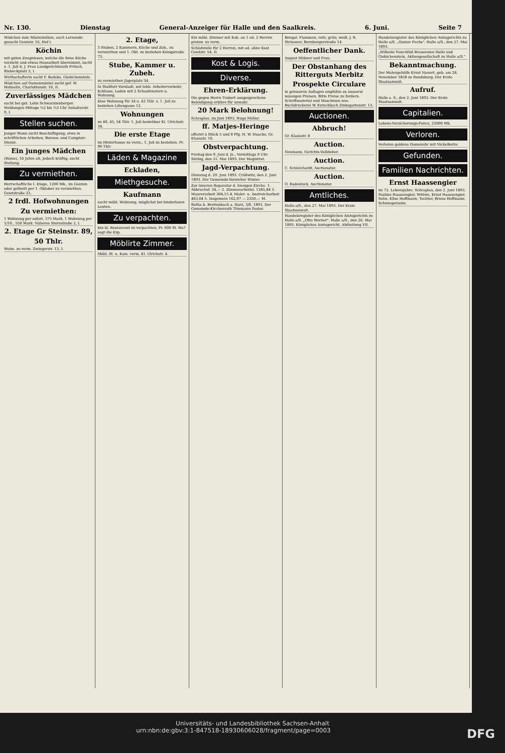Nr. 130. Dienstag General-Anzeiger für Halle und den Saalkreis. 6. Juni. Seite 7
Mädchen zum Mäntelnähen, auch Lernende gesucht Geiststr. 55, Hof I.
Köchin
mit guten Zeugnissen, welche die feine Küche versteht und etwas Hausarbeit übernimmt, sucht z. 1. Juli b. J. Frau Landgerichtsrath Fritsch, Riebeckplatz 3, I.
Wirthschafterin sucht F. Bailske, Giebichenstein.
Mädchen auf Damenmäntel sucht gef. W. Holmelin, Charlottenstr. 16, II.
Zuverlässiges Mädchen
sucht bei gut. Lohn Schwarzzenberger. Meldungen Mittags ½2 bis ½3 Uhr Anhalterstr. 9, I.
Stellen suchen.
Junger Mann sucht Beschäftigung, etwa in schriftlichen Arbeiten, Bureau- und Comptoir-Dienst.
Ein junges Mädchen
(Waise), 16 Jahre alt, jedoch kräftig, sucht Stellung.
Zu vermiethen.
Herrschaftliche I. Etage, 1200 Mk., im Ganzen oder getheilt per 1. Oktober zu vermiethen. Geiststraße 33.
2 frdl. Hofwohnungen
Zu vermiethen:
1 Wohnung per sofort, 375 Mark, 1 Wohnung per 1/10., 550 Mark. Näheres Sternstraße 2, I.
2. Etage Gr Steinstr. 89,
50 Thlr.
Wohn. zu verm. Zwingerstr. 13, I.
2. Etage,
3 Stuben, 2 Kammern, Küche und Zub., zu vermiethen und 1. Okt. zu beziehen Königstraße 73.
Stube, Kammer u. Zubeh.
zu vermiethen Jägerplatz 34.
In Staßfurt Vorstadt, mit lebh. Arbeiterverkehr, Eckhaus, Laden mit 2 Schaufenstern u. Wohnung.
Eine Wohnung für 34 u. 42 Thlr. z. 1. Juli zu beziehen Liliengasse 12.
Wohnungen
zu 40, 45, 54 Thlr. 1. Juli beziehbar Kl. Ulrichstr. 34.
Die erste Etage
im Hinterhause zu verm., 1. Juli zu beziehen. Pr. 90 Thlr.
Läden & Magazine
Eckladen,
Miethgesuche.
Kaufmann
sucht möbl. Wohnung, möglichst bei kinderlosen Leuten.
Zu verpachten.
Ein kl. Restaurant zu verpachten, Pr. 600 M. Wo? sagt die Exp.
Möblirte Zimmer.
Möbl. St. u. Kam. verm. Kl. Ulrichstr. 4.
Ein möbl. Zimmer mit Kab. an 1 od. 2 Herren preisw. zu verm.
Schlafstelle für 2 Herren, mit od. ohne Kost Geiststr. 54, II.
Kost & Logis.
Diverse.
Ehren-Erklärung.
Die gegen Herrn Trabert ausgesprochene Beleidigung erkläre für unwahr.
20 Mark Belohnung!
Schraplau, im Juni 1893. Hugo Möller.
ff. Matjes-Heringe
offerirt à Stück 5 und 8 Pfg. H. W. Haacke, Gr. Klausstr. 16.
Obstverpachtung.
Freitag den 9. Juni d. Js., Vormittags 9 Uhr. Sörbig, den 31. Mai 1893. Der Magistrat.
Jagd-Verpachtung.
Dienstag d. 20. Juni 1893. Cröllwitz, den 2. Juni 1893. Der Gemeinde-Vorsteher Winter.
Zur inneren Reparatur d. hiesigen Kirche. 1. Abbruchsf. 34,— 2. Zimmerarbeitsl. 1385,84 3. Maurerarbeit 304,15 4. Maler- u. Anstreicharbeit 463,04 5. Insgemein 162,97 — 2350,— M.
Rotha b. Breitenbach a. Harz, 3/6. 1893. Der Gemeinde-Kirchenrath Thiemann Pastor.
Bengal. Flammen, roth, grün, weiß. J. R. Strässner, Bernburgerstraße 14.
Oeffentlicher Dank.
August Hübner und Frau.
Der Obstanhang des Ritterguts Merbitz
Prospekte Circulare
in grösseren Auflagen empfehle zu äusserst mässigen Preisen. Bitte Preise zu fordern. Schriftmaterial und Maschinen neu. Buchdruckerei W. Kutschbach Zinksgartenstr. 13.
Auctionen.
Abbruch!
Gr. Klausstr. 8
Auction.
Neumann, Gerichts-Vollzieher.
Auction.
C. Schleichardt, Auctionator.
Auction.
O. Radestock, Auctionator.
Amtliches.
Halle a/S., den 27. Mai 1893. Der Erste Staatsanwalt.
Handelsregister des Königlichen Amtsgerichts zu Halle a/S. „Otto Werner". Halle a/S., den 26. Mai 1893. Königliches Amtsgericht, Abtheilung VII.
Handelsregister des Königlichen Amtsgerichts zu Halle a/S. „Gustav Fuchs". Halle a/S., den 27. Mai 1893.
„Wilhelm Nanchfuß Brauereien Halle und Giebichenstein, Aktiengesellschaft zu Halle a/S."
Bekanntmachung.
Der Malergehülfe Ernst Nauert, geb. am 28. November 1858 zu Rendsburg. Der Erste Staatsanwalt.
Aufruf.
Halle a. S., den 2. Juni 1893. Der Erste Staatsanwalt.
Capitalien.
Lebens-Versicherungs-Police, 25000 Mk.
Verloren.
Verloren goldene Damenuhr mit Nickelkette.
Gefunden.
Familien Nachrichten.
Ernst Haassengier
im 72. Lebensjahre. Schraplau, den 2. Juni 1893. Pauline Haassengier, Wittwe, Ernst Haassengier, Sohn, Elise Hoffmann, Tochter, Bruno Hoffmann, Schwiegersohn.
Universitäts- und Landesbibliothek Sachsen-Anhalt
urn:nbn:de:gbv:3:1-847518-18930606028/fragment/page=0003 DFG